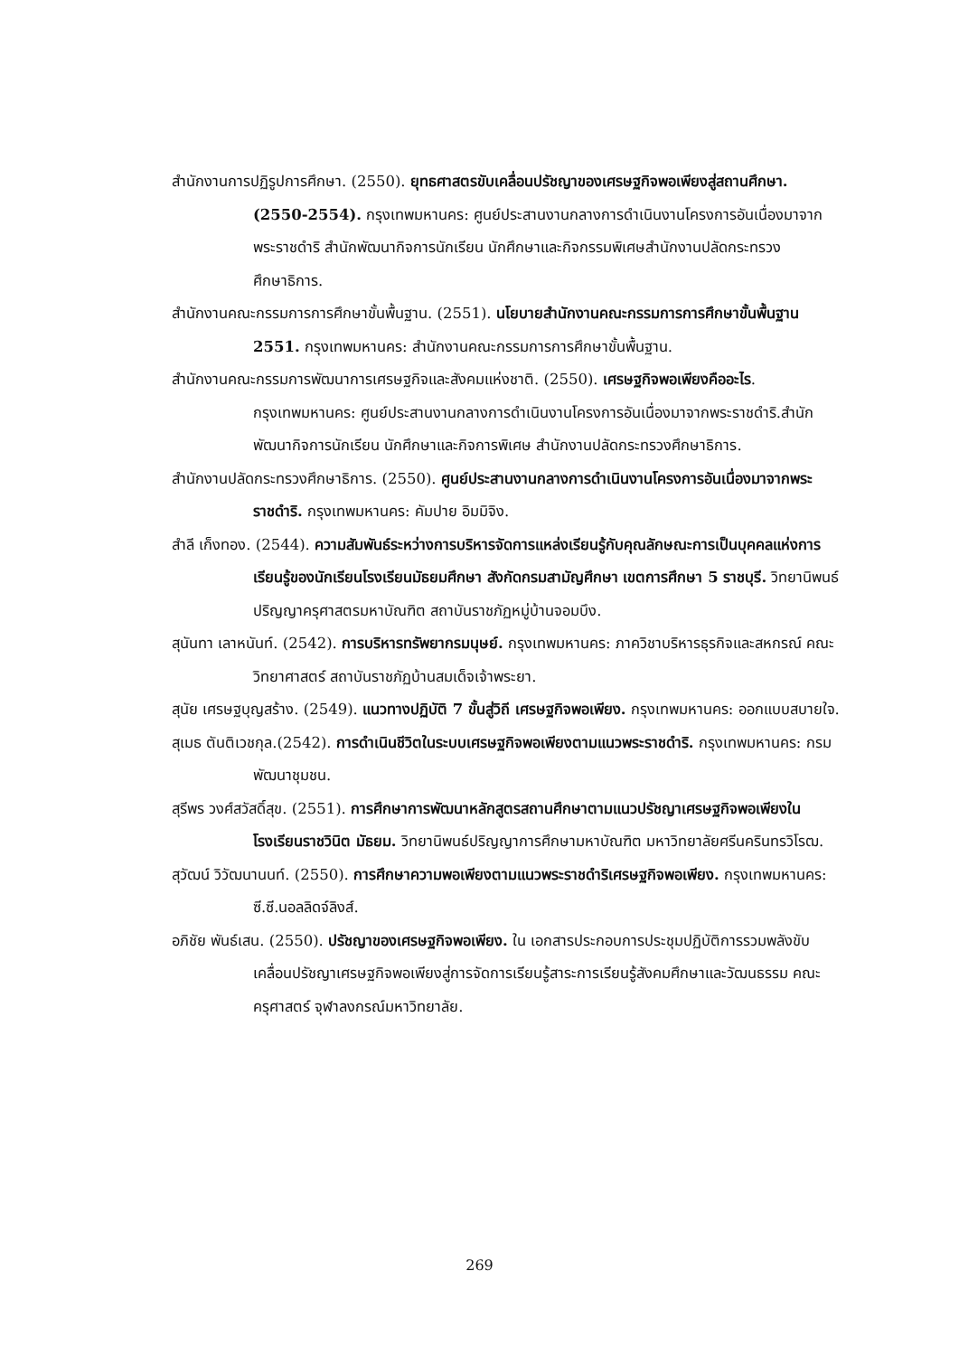สำนักงานการปฏิรูปการศึกษา. (2550). ยุทธศาสตรขับเคลื่อนปรัชญาของเศรษฐกิจพอเพียงสู่สถานศึกษา. (2550-2554). กรุงเทพมหานคร: ศูนย์ประสานงานกลางการดำเนินงานโครงการอันเนื่องมาจากพระราชดำริ สำนักพัฒนากิจการนักเรียน นักศึกษาและกิจกรรมพิเศษสำนักงานปลัดกระทรวงศึกษาธิการ.
สำนักงานคณะกรรมการการศึกษาขั้นพื้นฐาน. (2551). นโยบายสำนักงานคณะกรรมการการศึกษาขั้นพื้นฐาน 2551. กรุงเทพมหานคร: สำนักงานคณะกรรมการการศึกษาขั้นพื้นฐาน.
สำนักงานคณะกรรมการพัฒนาการเศรษฐกิจและสังคมแห่งชาติ. (2550). เศรษฐกิจพอเพียงคืออะไร. กรุงเทพมหานคร: ศูนย์ประสานงานกลางการดำเนินงานโครงการอันเนื่องมาจากพระราชดำริ.สำนักพัฒนากิจการนักเรียน นักศึกษาและกิจการพิเศษ สำนักงานปลัดกระทรวงศึกษาธิการ.
สำนักงานปลัดกระทรวงศึกษาธิการ. (2550). ศูนย์ประสานงานกลางการดำเนินงานโครงการอันเนื่องมาจากพระราชดำริ. กรุงเทพมหานคร: คัมปาย อิมมิจิง.
สำลี เก็งทอง. (2544). ความสัมพันธ์ระหว่างการบริหารจัดการแหล่งเรียนรู้กับคุณลักษณะการเป็นบุคคลแห่งการเรียนรู้ของนักเรียนโรงเรียนมัธยมศึกษา สังกัดกรมสามัญศึกษา เขตการศึกษา 5 ราชบุรี. วิทยานิพนธ์ปริญญาครุศาสตรมหาบัณฑิต สถาบันราชภัฏหมู่บ้านจอมบึง.
สุนันทา เลาหนันท์. (2542). การบริหารทรัพยากรมนุษย์. กรุงเทพมหานคร: ภาควิชาบริหารธุรกิจและสหกรณ์ คณะวิทยาศาสตร์ สถาบันราชภัฏบ้านสมเด็จเจ้าพระยา.
สุนัย เศรษฐบุญสร้าง. (2549). แนวทางปฏิบัติ 7 ขั้นสู่วิถี เศรษฐกิจพอเพียง. กรุงเทพมหานคร: ออกแบบสบายใจ.
สุเมธ ตันติเวชกุล.(2542). การดำเนินชีวิตในระบบเศรษฐกิจพอเพียงตามแนวพระราชดำริ. กรุงเทพมหานคร: กรมพัฒนาชุมชน.
สุรีพร วงศ์สวัสดิ์สุข. (2551). การศึกษาการพัฒนาหลักสูตรสถานศึกษาตามแนวปรัชญาเศรษฐกิจพอเพียงในโรงเรียนราชวินิต มัธยม. วิทยานิพนธ์ปริญญาการศึกษามหาบัณฑิต มหาวิทยาลัยศรีนครินทรวิโรฒ.
สุวัฒน์ วิวัฒนานนท์. (2550). การศึกษาความพอเพียงตามแนวพระราชดำริเศรษฐกิจพอเพียง. กรุงเทพมหานคร: ซี.ซี.นอลลิดจ์ลิงส์.
อภิชัย พันธ์เสน. (2550). ปรัชญาของเศรษฐกิจพอเพียง. ใน เอกสารประกอบการประชุมปฏิบัติการรวมพลังขับเคลื่อนปรัชญาเศรษฐกิจพอเพียงสู่การจัดการเรียนรู้สาระการเรียนรู้สังคมศึกษาและวัฒนธรรม คณะครุศาสตร์ จุฬาลงกรณ์มหาวิทยาลัย.
269